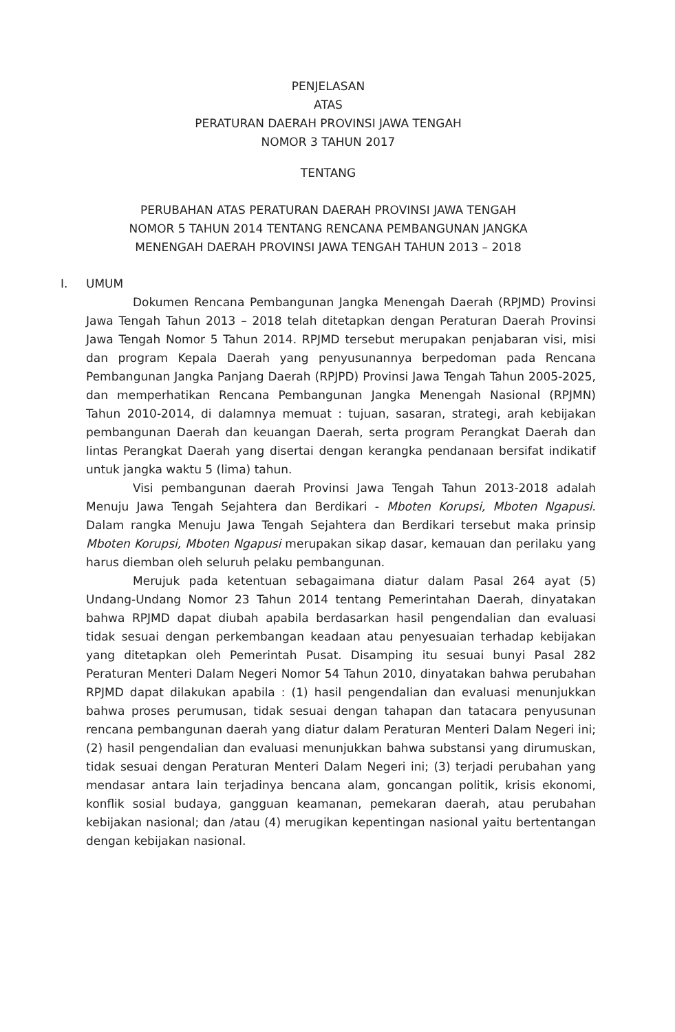PENJELASAN
ATAS
PERATURAN DAERAH PROVINSI JAWA TENGAH
NOMOR 3 TAHUN 2017
TENTANG
PERUBAHAN ATAS PERATURAN DAERAH PROVINSI JAWA TENGAH
NOMOR 5 TAHUN 2014 TENTANG RENCANA PEMBANGUNAN JANGKA
MENENGAH DAERAH PROVINSI JAWA TENGAH TAHUN 2013 – 2018
I. UMUM
Dokumen Rencana Pembangunan Jangka Menengah Daerah (RPJMD) Provinsi Jawa Tengah Tahun 2013 – 2018 telah ditetapkan dengan Peraturan Daerah Provinsi Jawa Tengah Nomor 5 Tahun 2014. RPJMD tersebut merupakan penjabaran visi, misi dan program Kepala Daerah yang penyusunannya berpedoman pada Rencana Pembangunan Jangka Panjang Daerah (RPJPD) Provinsi Jawa Tengah Tahun 2005-2025, dan memperhatikan Rencana Pembangunan Jangka Menengah Nasional (RPJMN) Tahun 2010-2014, di dalamnya memuat : tujuan, sasaran, strategi, arah kebijakan pembangunan Daerah dan keuangan Daerah, serta program Perangkat Daerah dan lintas Perangkat Daerah yang disertai dengan kerangka pendanaan bersifat indikatif untuk jangka waktu 5 (lima) tahun.
Visi pembangunan daerah Provinsi Jawa Tengah Tahun 2013-2018 adalah Menuju Jawa Tengah Sejahtera dan Berdikari - Mboten Korupsi, Mboten Ngapusi. Dalam rangka Menuju Jawa Tengah Sejahtera dan Berdikari tersebut maka prinsip Mboten Korupsi, Mboten Ngapusi merupakan sikap dasar, kemauan dan perilaku yang harus diemban oleh seluruh pelaku pembangunan.
Merujuk pada ketentuan sebagaimana diatur dalam Pasal 264 ayat (5) Undang-Undang Nomor 23 Tahun 2014 tentang Pemerintahan Daerah, dinyatakan bahwa RPJMD dapat diubah apabila berdasarkan hasil pengendalian dan evaluasi tidak sesuai dengan perkembangan keadaan atau penyesuaian terhadap kebijakan yang ditetapkan oleh Pemerintah Pusat. Disamping itu sesuai bunyi Pasal 282 Peraturan Menteri Dalam Negeri Nomor 54 Tahun 2010, dinyatakan bahwa perubahan RPJMD dapat dilakukan apabila : (1) hasil pengendalian dan evaluasi menunjukkan bahwa proses perumusan, tidak sesuai dengan tahapan dan tatacara penyusunan rencana pembangunan daerah yang diatur dalam Peraturan Menteri Dalam Negeri ini; (2) hasil pengendalian dan evaluasi menunjukkan bahwa substansi yang dirumuskan, tidak sesuai dengan Peraturan Menteri Dalam Negeri ini; (3) terjadi perubahan yang mendasar antara lain terjadinya bencana alam, goncangan politik, krisis ekonomi, konflik sosial budaya, gangguan keamanan, pemekaran daerah, atau perubahan kebijakan nasional; dan /atau (4) merugikan kepentingan nasional yaitu bertentangan dengan kebijakan nasional.